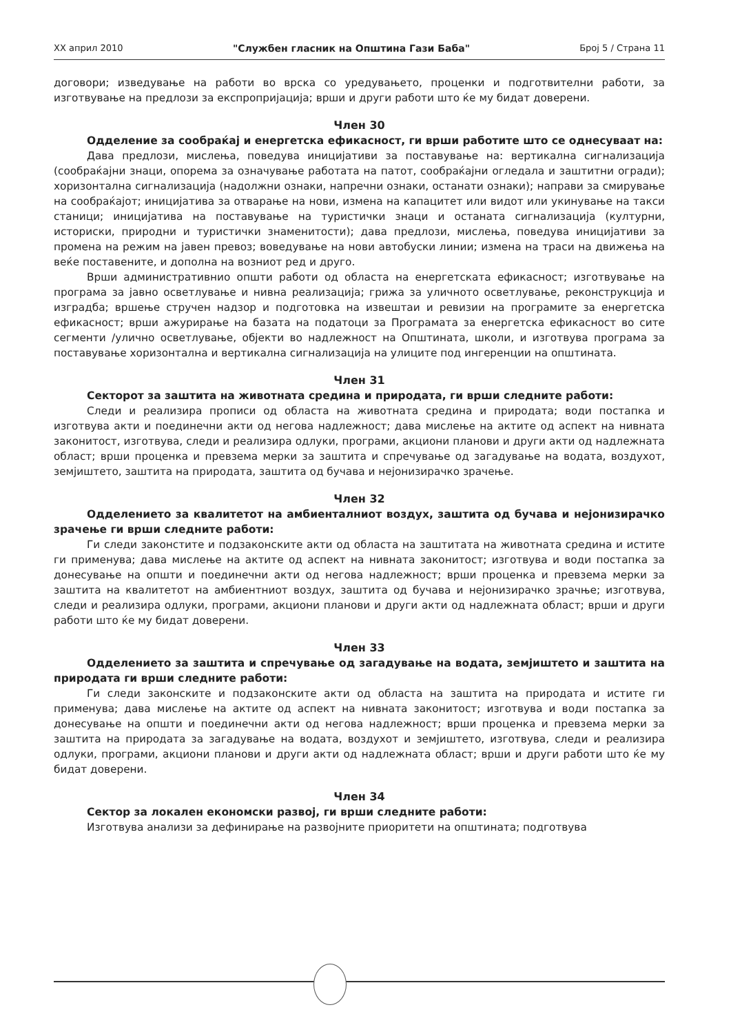XX април 2010 "Службен гласник на Општина Гази Баба" Број 5 / Страна 11
договори; изведување на работи во врска со уредувањето, проценки и подготвителни работи, за изготвување на предлози за експропријација; врши и други работи што ќе му бидат доверени.
Член 30
Одделение за сообраќај и енергетска ефикасност, ги врши работите што се однесуваат на:
Дава предлози, мислења, поведува иницијативи за поставување на: вертикална сигнализација (сообраќајни знаци, опорема за означување работата на патот, сообраќајни огледала и заштитни огради); хоризонтална сигнализација (надолжни ознаки, напречни ознаки, останати ознаки); направи за смирување на сообраќајот; иницијатива за отварање на нови, измена на капацитет или видот или укинување на такси станици; иницијатива на поставување на туристички знаци и останата сигнализација (културни, историски, природни и туристички знаменитости); дава предлози, мислења, поведува иницијативи за промена на режим на јавен превоз; воведување на нови автобуски линии; измена на траси на движења на веќе поставените, и дополна на возниот ред и друго.
Врши административнио општи работи од областа на енергетската ефикасност; изготвување на програма за јавно осветлување и нивна реализација; грижа за уличното осветлување, реконструкција и изградба; вршење стручен надзор и подготовка на извештаи и ревизии на програмите за енергетска ефикасност; врши ажурирање на базата на податоци за Програмата за енергетска ефикасност во сите сегменти /улично осветлување, објекти во надлежност на Општината, школи, и изготвува програма за поставување хоризонтална и вертикална сигнализација на улиците под ингеренции на општината.
Член 31
Секторот за заштита на животната средина и природата, ги врши следните работи:
Следи и реализира прописи од областа на животната средина и природата; води постапка и изготвува акти и поединечни акти од негова надлежност; дава мислење на актите од аспект на нивната законитост, изготвува, следи и реализира одлуки, програми, акциони планови и други акти од надлежната област; врши проценка и превзема мерки за заштита и спречување од загадување на водата, воздухот, земјиштето, заштита на природата, заштита од бучава и нејонизирачко зрачење.
Член 32
Одделението за квалитетот на амбиенталниот воздух, заштита од бучава и нејонизирачко зрачење ги врши следните работи:
Ги следи законстите и подзаконските акти од областа на заштитата на животната средина и истите ги применува; дава мислење на актите од аспект на нивната законитост; изготвува и води постапка за донесување на општи и поединечни акти од негова надлежност; врши проценка и превзема мерки за заштита на квалитетот на амбиентниот воздух, заштита од бучава и нејонизирачко зрачње; изготвува, следи и реализира одлуки, програми, акциони планови и други акти од надлежната област; врши и други работи што ќе му бидат доверени.
Член 33
Одделението за заштита и спречување од загадување на водата, земјиштето и заштита на природата ги врши следните работи:
Ги следи законските и подзаконските акти од областа на заштита на природата и истите ги применува; дава мислење на актите од аспект на нивната законитост; изготвува и води постапка за донесување на општи и поединечни акти од негова надлежност; врши проценка и превзема мерки за заштита на природата за загадување на водата, воздухот и земјиштето, изготвува, следи и реализира одлуки, програми, акциони планови и други акти од надлежната област; врши и други работи што ќе му бидат доверени.
Член 34
Сектор за локален економски развој, ги врши следните работи:
Изготвува анализи за дефинирање на развојните приоритети на општината; подготвува